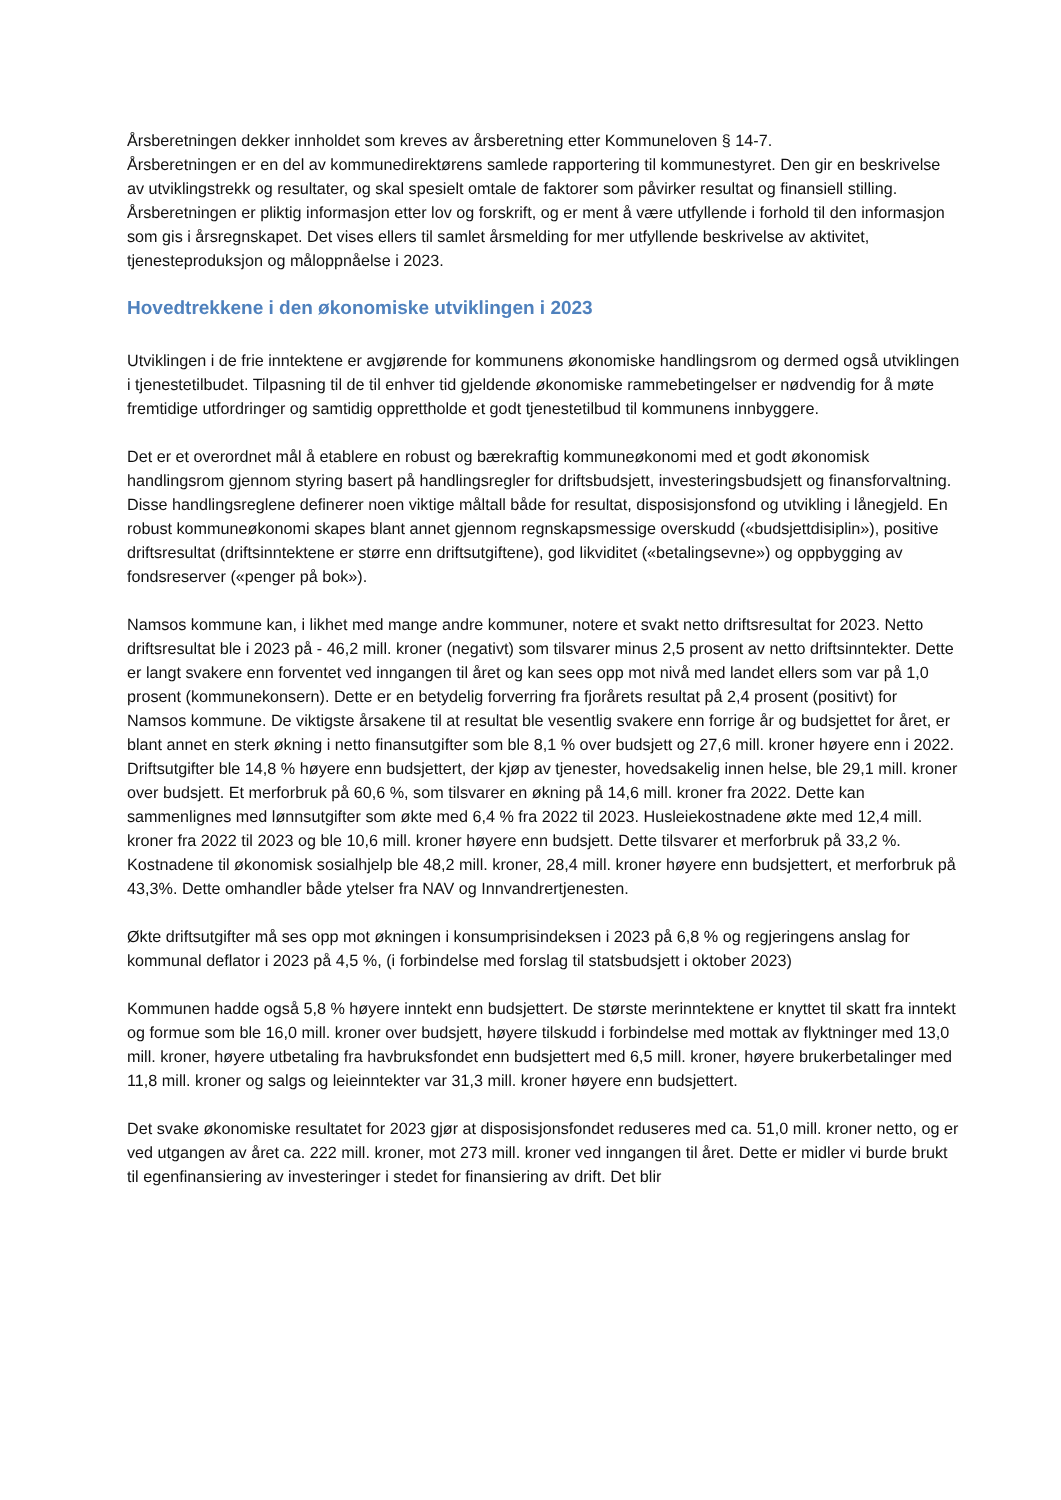Årsberetningen dekker innholdet som kreves av årsberetning etter Kommuneloven § 14-7.
Årsberetningen er en del av kommunedirektørens samlede rapportering til kommunestyret. Den gir en beskrivelse av utviklingstrekk og resultater, og skal spesielt omtale de faktorer som påvirker resultat og finansiell stilling. Årsberetningen er pliktig informasjon etter lov og forskrift, og er ment å være utfyllende i forhold til den informasjon som gis i årsregnskapet. Det vises ellers til samlet årsmelding for mer utfyllende beskrivelse av aktivitet, tjenesteproduksjon og måloppnåelse i 2023.
Hovedtrekkene i den økonomiske utviklingen i 2023
Utviklingen i de frie inntektene er avgjørende for kommunens økonomiske handlingsrom og dermed også utviklingen i tjenestetilbudet. Tilpasning til de til enhver tid gjeldende økonomiske rammebetingelser er nødvendig for å møte fremtidige utfordringer og samtidig opprettholde et godt tjenestetilbud til kommunens innbyggere.
Det er et overordnet mål å etablere en robust og bærekraftig kommuneøkonomi med et godt økonomisk handlingsrom gjennom styring basert på handlingsregler for driftsbudsjett, investeringsbudsjett og finansforvaltning. Disse handlingsreglene definerer noen viktige måltall både for resultat, disposisjonsfond og utvikling i lånegjeld. En robust kommuneøkonomi skapes blant annet gjennom regnskapsmessige overskudd («budsjettdisiplin»), positive driftsresultat (driftsinntektene er større enn driftsutgiftene), god likviditet («betalingsevne») og oppbygging av fondsreserver («penger på bok»).
Namsos kommune kan, i likhet med mange andre kommuner, notere et svakt netto driftsresultat for 2023. Netto driftsresultat ble i 2023 på - 46,2 mill. kroner (negativt) som tilsvarer minus 2,5 prosent av netto driftsinntekter. Dette er langt svakere enn forventet ved inngangen til året og kan sees opp mot nivå med landet ellers som var på 1,0 prosent (kommunekonsern). Dette er en betydelig forverring fra fjorårets resultat på 2,4 prosent (positivt) for Namsos kommune. De viktigste årsakene til at resultat ble vesentlig svakere enn forrige år og budsjettet for året, er blant annet en sterk økning i netto finansutgifter som ble 8,1 % over budsjett og 27,6 mill. kroner høyere enn i 2022. Driftsutgifter ble 14,8 % høyere enn budsjettert, der kjøp av tjenester, hovedsakelig innen helse, ble 29,1 mill. kroner over budsjett. Et merforbruk på 60,6 %, som tilsvarer en økning på 14,6 mill. kroner fra 2022. Dette kan sammenlignes med lønnsutgifter som økte med 6,4 % fra 2022 til 2023. Husleiekostnadene økte med 12,4 mill. kroner fra 2022 til 2023 og ble 10,6 mill. kroner høyere enn budsjett. Dette tilsvarer et merforbruk på 33,2 %. Kostnadene til økonomisk sosialhjelp ble 48,2 mill. kroner, 28,4 mill. kroner høyere enn budsjettert, et merforbruk på 43,3%. Dette omhandler både ytelser fra NAV og Innvandrertjenesten.
Økte driftsutgifter må ses opp mot økningen i konsumprisindeksen i 2023 på 6,8 % og regjeringens anslag for kommunal deflator i 2023 på 4,5 %, (i forbindelse med forslag til statsbudsjett i oktober 2023)
Kommunen hadde også 5,8 % høyere inntekt enn budsjettert. De største merinntektene er knyttet til skatt fra inntekt og formue som ble 16,0 mill. kroner over budsjett, høyere tilskudd i forbindelse med mottak av flyktninger med 13,0 mill. kroner, høyere utbetaling fra havbruksfondet enn budsjettert med 6,5 mill. kroner, høyere brukerbetalinger med 11,8 mill. kroner og salgs og leieinntekter var 31,3 mill. kroner høyere enn budsjettert.
Det svake økonomiske resultatet for 2023 gjør at disposisjonsfondet reduseres med ca. 51,0 mill. kroner netto, og er ved utgangen av året ca. 222 mill. kroner, mot 273 mill. kroner ved inngangen til året. Dette er midler vi burde brukt til egenfinansiering av investeringer i stedet for finansiering av drift. Det blir